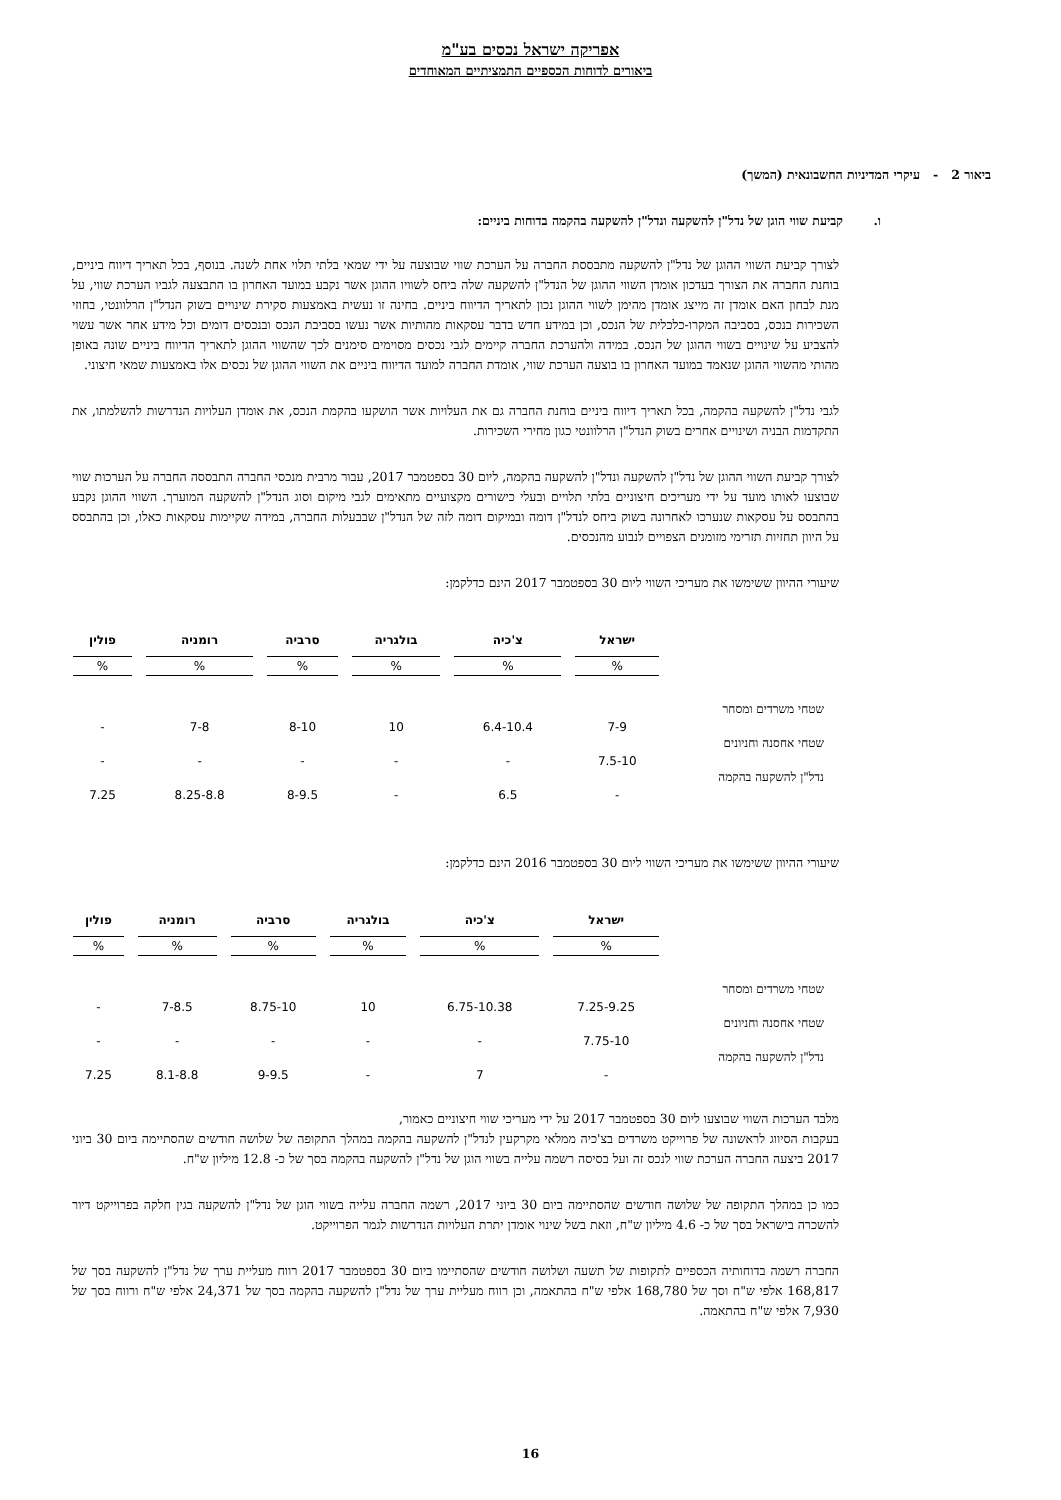אפריקה ישראל נכסים בע"מ
ביאורים לדוחות הכספיים התמציתיים המאוחדים
ביאור 2 - עיקרי המדיניות החשבונאית (המשך)
ו. קביעת שווי הוגן של נדל"ן להשקעה ונדל"ן להשקעה בהקמה בדוחות ביניים:
לצורך קביעת השווי ההוגן של נדל"ן להשקעה מתבססת החברה על הערכת שווי שבוצעה על ידי שמאי בלתי תלוי אחת לשנה. בנוסף, בכל תאריך דיווח ביניים, בוחנת החברה את הצורך בעדכון אומדן השווי ההוגן של הנדל"ן להשקעה שלה ביחס לשוויו ההוגן אשר נקבע במועד האחרון בו התבצעה לגביו הערכת שווי, על מנת לבחון האם אומדן זה מייצג אומדן מהימן לשווי ההוגן נכון לתאריך הדיווח ביניים. בחינה זו נעשית באמצעות סקירת שינויים בשוק הנדל"ן הרלוונטי, בחוזי השכירות בנכס, בסביבה המקרו-כלכלית של הנכס, וכן במידע חדש בדבר עסקאות מהותיות אשר נעשו בסביבת הנכס ובנכסים דומים וכל מידע אחר אשר עשוי להצביע על שינויים בשווי ההוגן של הנכס. במידה ולהערכת החברה קיימים לגבי נכסים מסוימים סימנים לכך שהשווי ההוגן לתאריך הדיווח ביניים שונה באופן מהותי מהשווי ההוגן שנאמד במועד האחרון בו בוצעה הערכת שווי, אומדת החברה למועד הדיווח ביניים את השווי ההוגן של נכסים אלו באמצעות שמאי חיצוני.
לגבי נדל"ן להשקעה בהקמה, בכל תאריך דיווח ביניים בוחנת החברה גם את העלויות אשר הושקעו בהקמת הנכס, את אומדן העלויות הנדרשות להשלמתו, את התקדמות הבניה ושינויים אחרים בשוק הנדל"ן הרלוונטי כגון מחירי השכירות.
לצורך קביעת השווי ההוגן של נדל"ן להשקעה ונדל"ן להשקעה בהקמה, ליום 30 בספטמבר 2017, עבור מרבית מנכסי החברה התבססה החברה על הערכות שווי שבוצעו לאותו מועד על ידי מעריכים חיצוניים בלתי תלויים ובעלי כישורים מקצועיים מתאימים לגבי מיקום וסוג הנדל"ן להשקעה המוערך. השווי ההוגן נקבע בהתבסס על עסקאות שנערכו לאחרונה בשוק ביחס לנדל"ן דומה ובמיקום דומה לזה של הנדל"ן שבבעלות החברה, במידה שקיימות עסקאות כאלו, וכן בהתבסס על היוון תחזיות תזרימי מזומנים הצפויים לנבוע מהנכסים.
שיעורי ההיוון ששימשו את מעריכי השווי ליום 30 בספטמבר 2017 הינם כדלקמן:
| | ישראל | צ'כיה | בולגריה | סרביה | רומניה | פולין |
| | % | % | % | % | % | % |
| שטחי משרדים ומסחר | 7-9 | 6.4-10.4 | 10 | 8-10 | 7-8 | - |
| שטחי אחסנה וחניונים | 7.5-10 | - | - | - | - | - |
| נדל"ן להשקעה בהקמה | - | 6.5 | - | 8-9.5 | 8.25-8.8 | 7.25 |
שיעורי ההיוון ששימשו את מעריכי השווי ליום 30 בספטמבר 2016 הינם כדלקמן:
| | ישראל | צ'כיה | בולגריה | סרביה | רומניה | פולין |
| | % | % | % | % | % | % |
| שטחי משרדים ומסחר | 7.25-9.25 | 6.75-10.38 | 10 | 8.75-10 | 7-8.5 | - |
| שטחי אחסנה וחניונים | 7.75-10 | - | - | - | - | - |
| נדל"ן להשקעה בהקמה | - | 7 | - | 9-9.5 | 8.1-8.8 | 7.25 |
מלבד הערכות השווי שבוצעו ליום 30 בספטמבר 2017 על ידי מעריכי שווי חיצוניים כאמור,
בעקבות הסיווג לראשונה של פרוייקט משרדים בצ'כיה ממלאי מקרקעין לנדל"ן להשקעה בהקמה במהלך התקופה של שלושה חודשים שהסתיימה ביום 30 ביוני 2017 ביצעה החברה הערכת שווי לנכס זה ועל בסיסה רשמה עלייה בשווי הוגן של נדל"ן להשקעה בהקמה בסך של כ- 12.8 מיליון ש"ח.
כמו כן במהלך התקופה של שלושה חודשים שהסתיימה ביום 30 ביוני 2017, רשמה החברה עלייה בשווי הוגן של נדל"ן להשקעה בגין חלקה בפרוייקט דיור להשכרה בישראל בסך של כ- 4.6 מיליון ש"ח, וזאת בשל שינוי אומדן יתרת העלויות הנדרשות לגמר הפרוייקט.
החברה רשמה בדוחותיה הכספיים לתקופות של תשעה ושלושה חודשים שהסתיימו ביום 30 בספטמבר 2017 רווח מעליית ערך של נדל"ן להשקעה בסך של 168,817 אלפי ש"ח וסך של 168,780 אלפי ש"ח בהתאמה, וכן רווח מעליית ערך של נדל"ן להשקעה בהקמה בסך של 24,371 אלפי ש"ח ורווח בסך של 7,930 אלפי ש"ח בהתאמה.
16